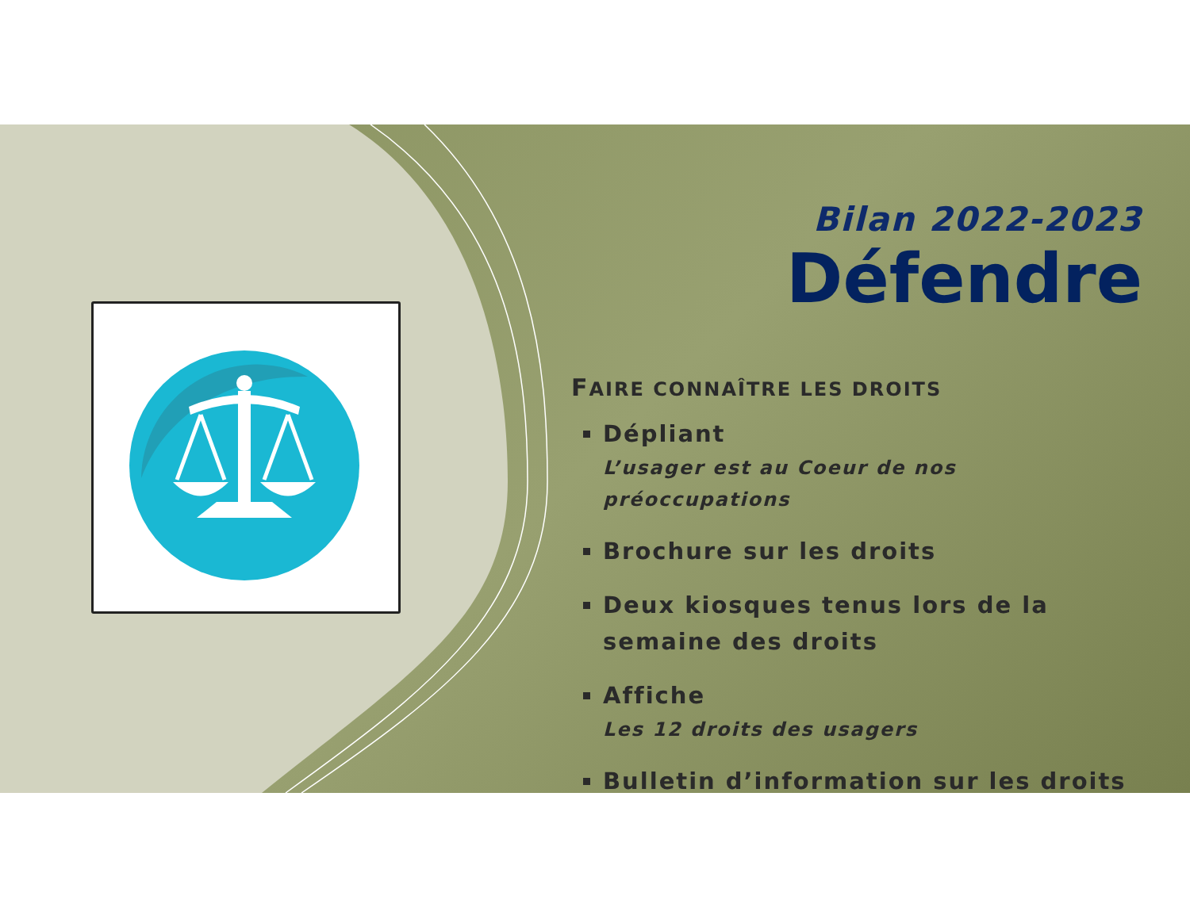Bilan 2022-2023
Défendre
FAIRE CONNAÎTRE LES DROITS
Dépliant
L’usager est au Coeur de nos préoccupations
Brochure sur les droits
Deux kiosques tenus lors de la semaine des droits
Affiche
Les 12 droits des usagers
Bulletin d’information sur les droits